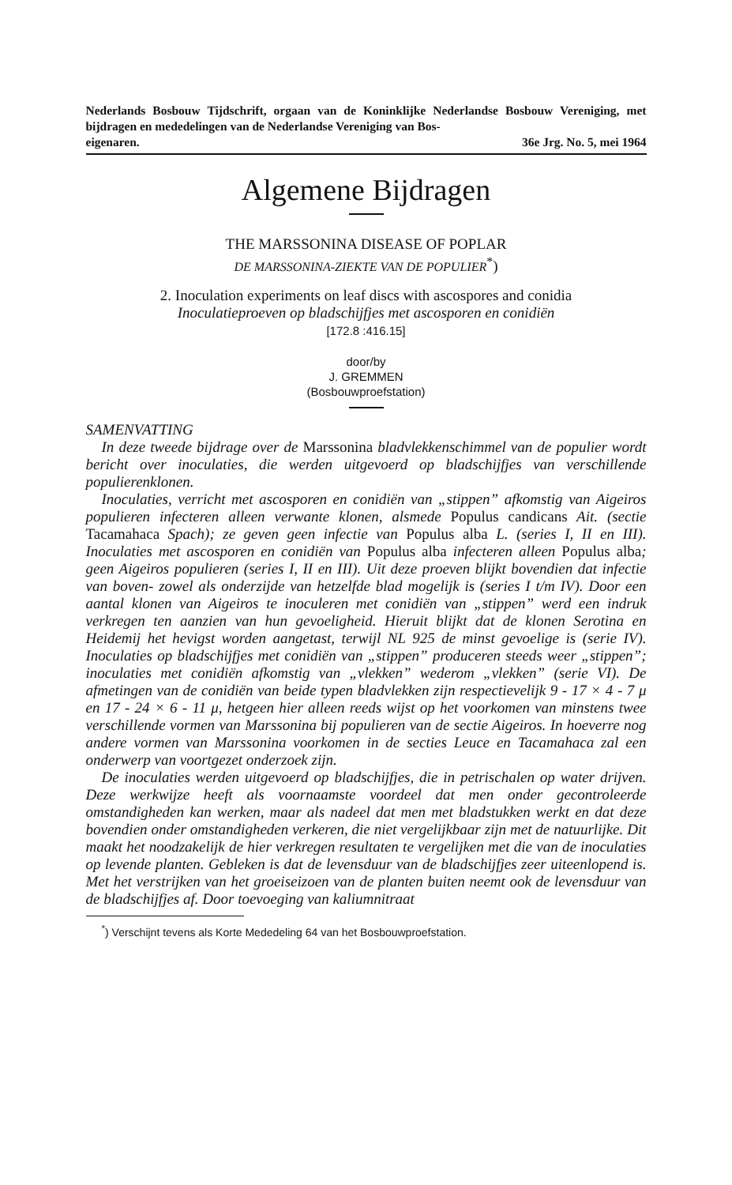Nederlands Bosbouw Tijdschrift, orgaan van de Koninklijke Nederlandse Bosbouw Vereniging, met bijdragen en mededelingen van de Nederlandse Vereniging van Bos-
eigenaren. 36e Jrg. No. 5, mei 1964
Algemene Bijdragen
THE MARSSONINA DISEASE OF POPLAR
DE MARSSONINA-ZIEKTE VAN DE POPULIER<sup>*</sup>)
2. Inoculation experiments on leaf discs with ascospores and conidia
Inoculatieproeven op bladschijfjes met ascosporen en conidiën
[172.8 :416.15]
door/by
J. GREMMEN
(Bosbouwproefstation)
SAMENVATTING
In deze tweede bijdrage over de Marssonina bladvlekkenschimmel van de populier wordt bericht over inoculaties, die werden uitgevoerd op bladschijfjes van verschillende populierenklonen.
Inoculaties, verricht met ascosporen en conidiën van „stippen” afkomstig van Aigeiros populieren infecteren alleen verwante klonen, alsmede Populus candicans Ait. (sectie Tacamahaca Spach); ze geven geen infectie van Populus alba L. (series I, II en III). Inoculaties met ascosporen en conidiën van Populus alba infecteren alleen Populus alba; geen Aigeiros populieren (series I, II en III). Uit deze proeven blijkt bovendien dat infectie van boven- zowel als onderzijde van hetzelfde blad mogelijk is (series I t/m IV). Door een aantal klonen van Aigeiros te inoculeren met conidiën van „stippen” werd een indruk verkregen ten aanzien van hun gevoeligheid. Hieruit blijkt dat de klonen Serotina en Heidemij het hevigst worden aangetast, terwijl NL 925 de minst gevoelige is (serie IV). Inoculaties op bladschijfjes met conidiën van „stippen” produceren steeds weer „stippen”; inoculaties met conidiën afkomstig van „vlekken” wederom „vlekken” (serie VI). De afmetingen van de conidiën van beide typen bladvlekken zijn respectievelijk 9 - 17 × 4 - 7 μ en 17 - 24 × 6 - 11 μ, hetgeen hier alleen reeds wijst op het voorkomen van minstens twee verschillende vormen van Marssonina bij populieren van de sectie Aigeiros. In hoeverre nog andere vormen van Marssonina voorkomen in de secties Leuce en Tacamahaca zal een onderwerp van voortgezet onderzoek zijn.
De inoculaties werden uitgevoerd op bladschijfjes, die in petrischalen op water drijven. Deze werkwijze heeft als voornaamste voordeel dat men onder gecontroleerde omstandigheden kan werken, maar als nadeel dat men met bladstukken werkt en dat deze bovendien onder omstandigheden verkeren, die niet vergelijkbaar zijn met de natuurlijke. Dit maakt het noodzakelijk de hier verkregen resultaten te vergelijken met die van de inoculaties op levende planten. Gebleken is dat de levensduur van de bladschijfjes zeer uiteenlopend is. Met het verstrijken van het groeiseizoen van de planten buiten neemt ook de levensduur van de bladschijfjes af. Door toevoeging van kaliumnitraat
<sup>*</sup>) Verschijnt tevens als Korte Mededeling 64 van het Bosbouwproefstation.